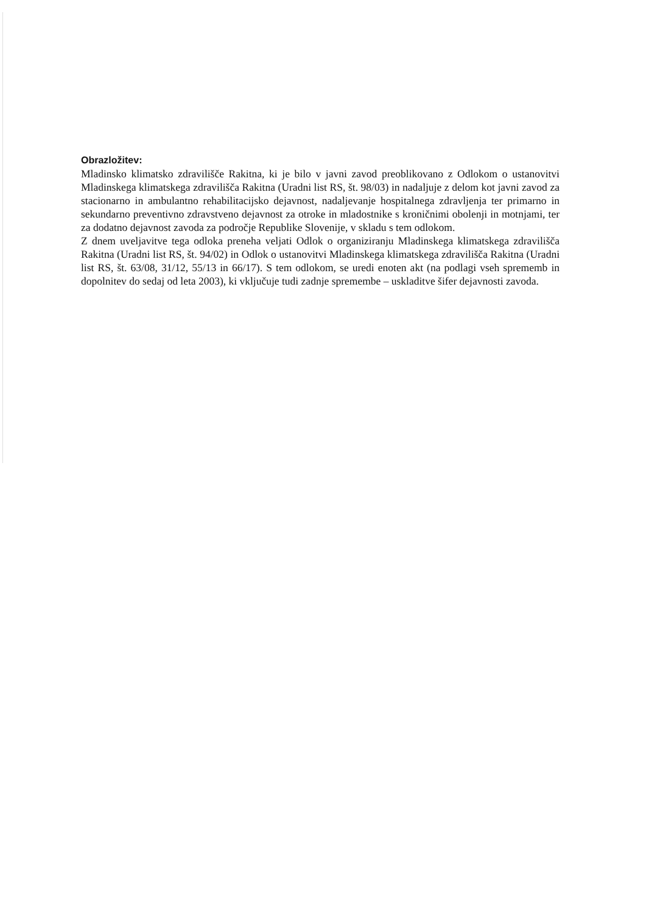Obrazložitev:
Mladinsko klimatsko zdravilišče Rakitna, ki je bilo v javni zavod preoblikovano z Odlokom o ustanovitvi Mladinskega klimatskega zdravilišča Rakitna (Uradni list RS, št. 98/03) in nadaljuje z delom kot javni zavod za stacionarno in ambulantno rehabilitacijsko dejavnost, nadaljevanje hospitalnega zdravljenja ter primarno in sekundarno preventivno zdravstveno dejavnost za otroke in mladostnike s kroničnimi obolenji in motnjami, ter za dodatno dejavnost zavoda za področje Republike Slovenije, v skladu s tem odlokom.
Z dnem uveljavitve tega odloka preneha veljati Odlok o organiziranju Mladinskega klimatskega zdravilišča Rakitna (Uradni list RS, št. 94/02) in Odlok o ustanovitvi Mladinskega klimatskega zdravilišča Rakitna (Uradni list RS, št. 63/08, 31/12, 55/13 in 66/17). S tem odlokom, se uredi enoten akt (na podlagi vseh sprememb in dopolnitev do sedaj od leta 2003), ki vključuje tudi zadnje spremembe – uskladitve šifer dejavnosti zavoda.